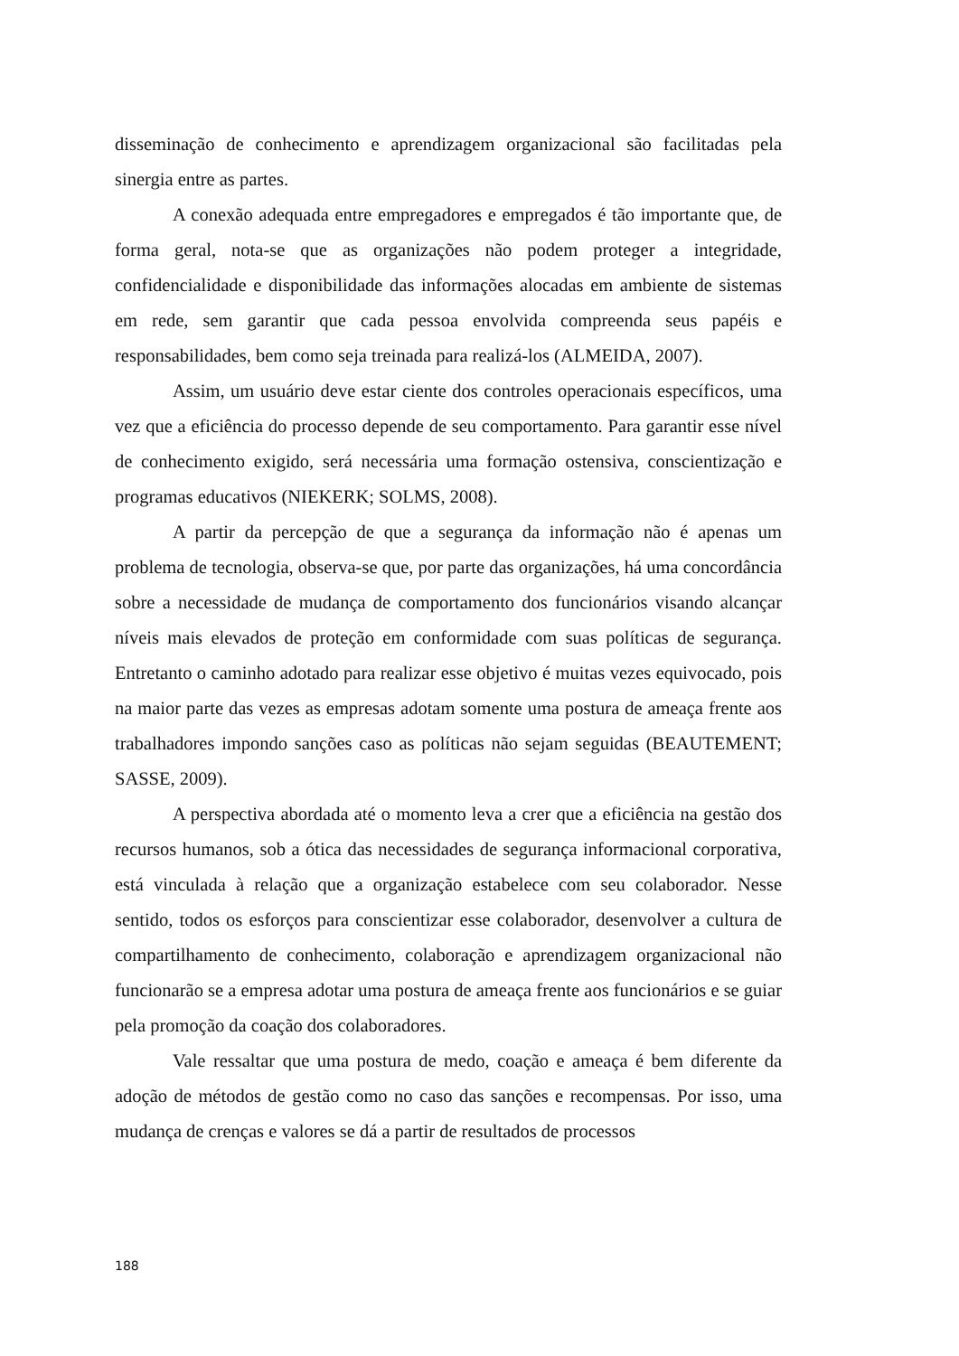disseminação de conhecimento e aprendizagem organizacional são facilitadas pela sinergia entre as partes.
A conexão adequada entre empregadores e empregados é tão importante que, de forma geral, nota-se que as organizações não podem proteger a integridade, confidencialidade e disponibilidade das informações alocadas em ambiente de sistemas em rede, sem garantir que cada pessoa envolvida compreenda seus papéis e responsabilidades, bem como seja treinada para realizá-los (ALMEIDA, 2007).
Assim, um usuário deve estar ciente dos controles operacionais específicos, uma vez que a eficiência do processo depende de seu comportamento. Para garantir esse nível de conhecimento exigido, será necessária uma formação ostensiva, conscientização e programas educativos (NIEKERK; SOLMS, 2008).
A partir da percepção de que a segurança da informação não é apenas um problema de tecnologia, observa-se que, por parte das organizações, há uma concordância sobre a necessidade de mudança de comportamento dos funcionários visando alcançar níveis mais elevados de proteção em conformidade com suas políticas de segurança. Entretanto o caminho adotado para realizar esse objetivo é muitas vezes equivocado, pois na maior parte das vezes as empresas adotam somente uma postura de ameaça frente aos trabalhadores impondo sanções caso as políticas não sejam seguidas (BEAUTEMENT; SASSE, 2009).
A perspectiva abordada até o momento leva a crer que a eficiência na gestão dos recursos humanos, sob a ótica das necessidades de segurança informacional corporativa, está vinculada à relação que a organização estabelece com seu colaborador. Nesse sentido, todos os esforços para conscientizar esse colaborador, desenvolver a cultura de compartilhamento de conhecimento, colaboração e aprendizagem organizacional não funcionarão se a empresa adotar uma postura de ameaça frente aos funcionários e se guiar pela promoção da coação dos colaboradores.
Vale ressaltar que uma postura de medo, coação e ameaça é bem diferente da adoção de métodos de gestão como no caso das sanções e recompensas. Por isso, uma mudança de crenças e valores se dá a partir de resultados de processos
188